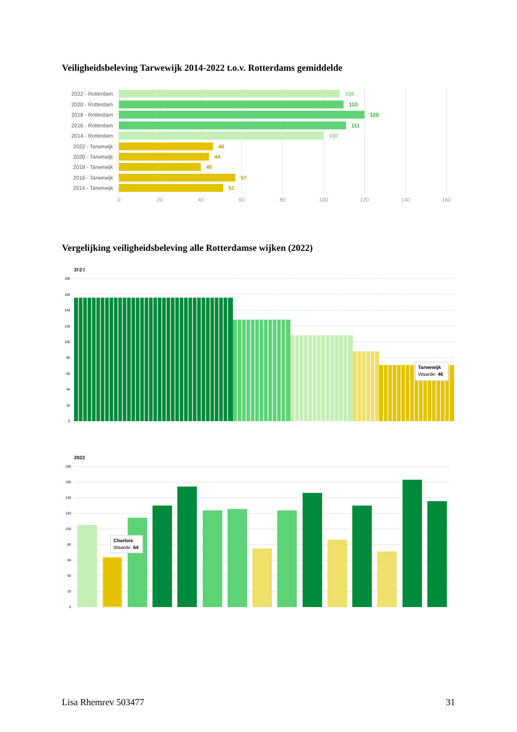Veiligheidsbeleving Tarwewijk 2014-2022 t.o.v. Rotterdams gemiddelde
2022 - Rotterdam
2020 - Rotterdam
2018 - Rotterdam
2016 - Rotterdam
2014 - Rotterdam
2022 - Tarwewijk
2020 - Tarwewijk
2018 - Tarwewijk
2016 - Tarwewijk
2014 - Tarwewijk
108
110
120
111
100
46
44
40
57
51
0
20
40
60
80
100
120
140
160
Vergelijking veiligheidsbeleving alle Rotterdamse wijken (2022)
2022
180
160
140
120
100
80
60
40
20
0
Tarwewijk
Waarde: 46
2022
180
160
140
120
100
80
60
40
20
0
Charlois
Waarde: 64
Lisa Rhemrev 503477 31